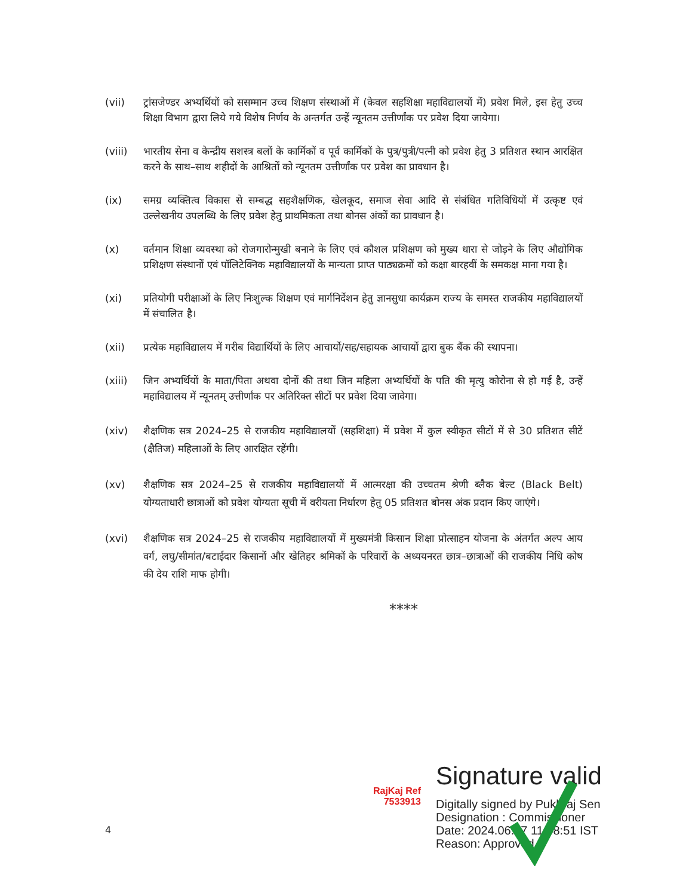(vii) ट्रांसजेण्डर अभ्यर्थियों को ससम्मान उच्च शिक्षण संस्थाओं में (केवल सहशिक्षा महाविद्यालयों में) प्रवेश मिले, इस हेतु उच्च शिक्षा विभाग द्वारा लिये गये विशेष निर्णय के अन्तर्गत उन्हें न्यूनतम उत्तीर्णांक पर प्रवेश दिया जायेगा।
(viii) भारतीय सेना व केन्द्रीय सशस्त्र बलों के कार्मिकों व पूर्व कार्मिकों के पुत्र/पुत्री/पत्नी को प्रवेश हेतु 3 प्रतिशत स्थान आरक्षित करने के साथ–साथ शहीदों के आश्रितों को न्यूनतम उत्तीर्णांक पर प्रवेश का प्रावधान है।
(ix) समग्र व्यक्तित्व विकास से सम्बद्ध सहशैक्षणिक, खेलकूद, समाज सेवा आदि से संबंधित गतिविधियों में उत्कृष्ट एवं उल्लेखनीय उपलब्धि के लिए प्रवेश हेतु प्राथमिकता तथा बोनस अंकों का प्रावधान है।
(x) वर्तमान शिक्षा व्यवस्था को रोजगारोन्मुखी बनाने के लिए एवं कौशल प्रशिक्षण को मुख्य धारा से जोड़ने के लिए औद्योगिक प्रशिक्षण संस्थानों एवं पॉलिटेक्निक महाविद्यालयों के मान्यता प्राप्त पाठ्यक्रमों को कक्षा बारहवीं के समकक्ष माना गया है।
(xi) प्रतियोगी परीक्षाओं के लिए निःशुल्क शिक्षण एवं मार्गनिर्देशन हेतु ज्ञानसुधा कार्यक्रम राज्य के समस्त राजकीय महाविद्यालयों में संचालित है।
(xii) प्रत्येक महाविद्यालय में गरीब विद्यार्थियों के लिए आचार्यो/सह/सहायक आचार्यो द्वारा बुक बैंक की स्थापना।
(xiii) जिन अभ्यर्थियों के माता/पिता अथवा दोनों की तथा जिन महिला अभ्यर्थियों के पति की मृत्यु कोरोना से हो गई है, उन्हें महाविद्यालय में न्यूनतम् उत्तीर्णांक पर अतिरिक्त सीटों पर प्रवेश दिया जावेगा।
(xiv) शैक्षणिक सत्र 2024–25 से राजकीय महाविद्यालयों (सहशिक्षा) में प्रवेश में कुल स्वीकृत सीटों में से 30 प्रतिशत सीटें (क्षैतिज) महिलाओं के लिए आरक्षित रहेंगी।
(xv) शैक्षणिक सत्र 2024–25 से राजकीय महाविद्यालयों में आत्मरक्षा की उच्चतम श्रेणी ब्लैक बेल्ट (Black Belt) योग्यताधारी छात्राओं को प्रवेश योग्यता सूची में वरीयता निर्धारण हेतु 05 प्रतिशत बोनस अंक प्रदान किए जाएंगे।
(xvi) शैक्षणिक सत्र 2024–25 से राजकीय महाविद्यालयों में मुख्यमंत्री किसान शिक्षा प्रोत्साहन योजना के अंतर्गत अल्प आय वर्ग, लघु/सीमांत/बटाईदार किसानों और खेतिहर श्रमिकों के परिवारों के अध्ययनरत छात्र–छात्राओं की राजकीय निधि कोष की देय राशि माफ होगी।
****
RajKaj Ref
7533913
Signature valid
Digitally signed by Pukhraj Sen
Designation : Commissioner
Date: 2024.06.07 11:58:51 IST
Reason: Approved
4